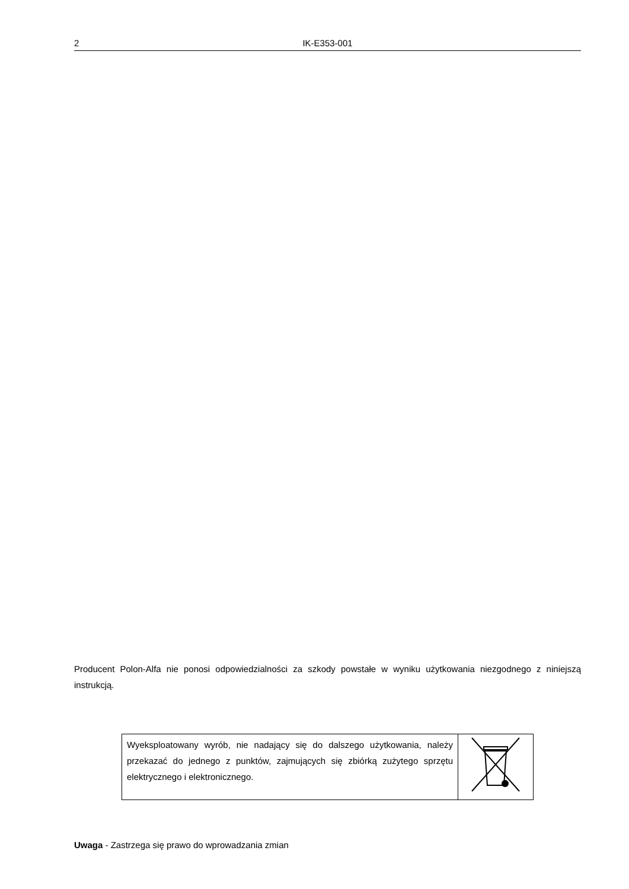2 IK-E353-001
Producent Polon-Alfa nie ponosi odpowiedzialności za szkody powstałe w wyniku użytkowania niezgodnego z niniejszą instrukcją.
| Wyeksploatowany wyrób, nie nadający się do dalszego użytkowania, należy przekazać do jednego z punktów, zajmujących się zbiórką zużytego sprzętu elektrycznego i elektronicznego. | |
Uwaga - Zastrzega się prawo do wprowadzania zmian